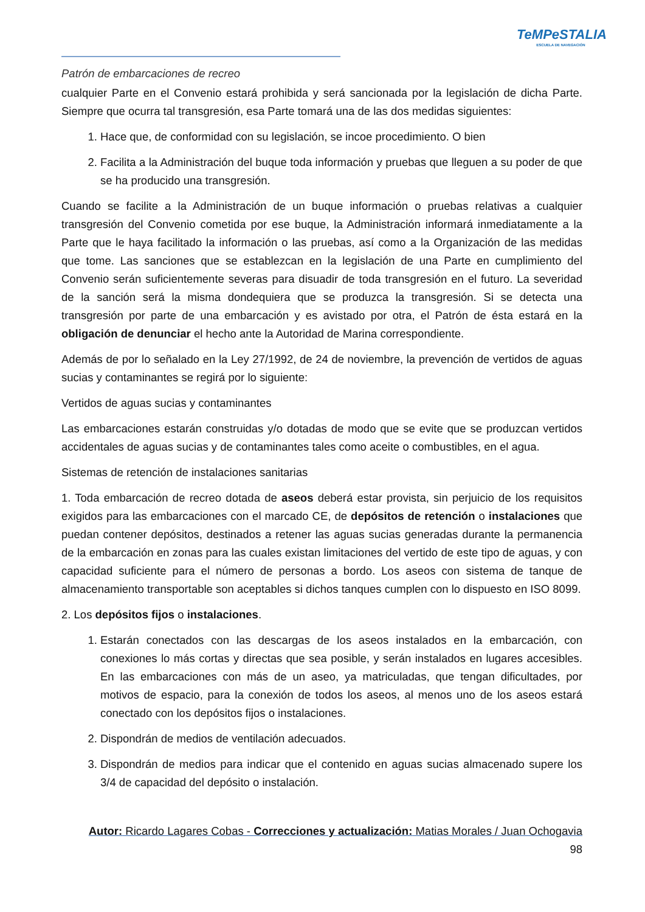TeMPeSTALIA
ESCUELA DE NAVEGACIÓN
Patrón de embarcaciones de recreo
cualquier Parte en el Convenio estará prohibida y será sancionada por la legislación de dicha Parte. Siempre que ocurra tal transgresión, esa Parte tomará una de las dos medidas siguientes:
1. Hace que, de conformidad con su legislación, se incoe procedimiento. O bien
2. Facilita a la Administración del buque toda información y pruebas que lleguen a su poder de que se ha producido una transgresión.
Cuando se facilite a la Administración de un buque información o pruebas relativas a cualquier transgresión del Convenio cometida por ese buque, la Administración informará inmediatamente a la Parte que le haya facilitado la información o las pruebas, así como a la Organización de las medidas que tome. Las sanciones que se establezcan en la legislación de una Parte en cumplimiento del Convenio serán suficientemente severas para disuadir de toda transgresión en el futuro. La severidad de la sanción será la misma dondequiera que se produzca la transgresión. Si se detecta una transgresión por parte de una embarcación y es avistado por otra, el Patrón de ésta estará en la obligación de denunciar el hecho ante la Autoridad de Marina correspondiente.
Además de por lo señalado en la Ley 27/1992, de 24 de noviembre, la prevención de vertidos de aguas sucias y contaminantes se regirá por lo siguiente:
Vertidos de aguas sucias y contaminantes
Las embarcaciones estarán construidas y/o dotadas de modo que se evite que se produzcan vertidos accidentales de aguas sucias y de contaminantes tales como aceite o combustibles, en el agua.
Sistemas de retención de instalaciones sanitarias
1. Toda embarcación de recreo dotada de aseos deberá estar provista, sin perjuicio de los requisitos exigidos para las embarcaciones con el marcado CE, de depósitos de retención o instalaciones que puedan contener depósitos, destinados a retener las aguas sucias generadas durante la permanencia de la embarcación en zonas para las cuales existan limitaciones del vertido de este tipo de aguas, y con capacidad suficiente para el número de personas a bordo. Los aseos con sistema de tanque de almacenamiento transportable son aceptables si dichos tanques cumplen con lo dispuesto en ISO 8099.
2. Los depósitos fijos o instalaciones.
1. Estarán conectados con las descargas de los aseos instalados en la embarcación, con conexiones lo más cortas y directas que sea posible, y serán instalados en lugares accesibles. En las embarcaciones con más de un aseo, ya matriculadas, que tengan dificultades, por motivos de espacio, para la conexión de todos los aseos, al menos uno de los aseos estará conectado con los depósitos fijos o instalaciones.
2. Dispondrán de medios de ventilación adecuados.
3. Dispondrán de medios para indicar que el contenido en aguas sucias almacenado supere los 3/4 de capacidad del depósito o instalación.
Autor: Ricardo Lagares Cobas - Correcciones y actualización: Matias Morales / Juan Ochogavia
98